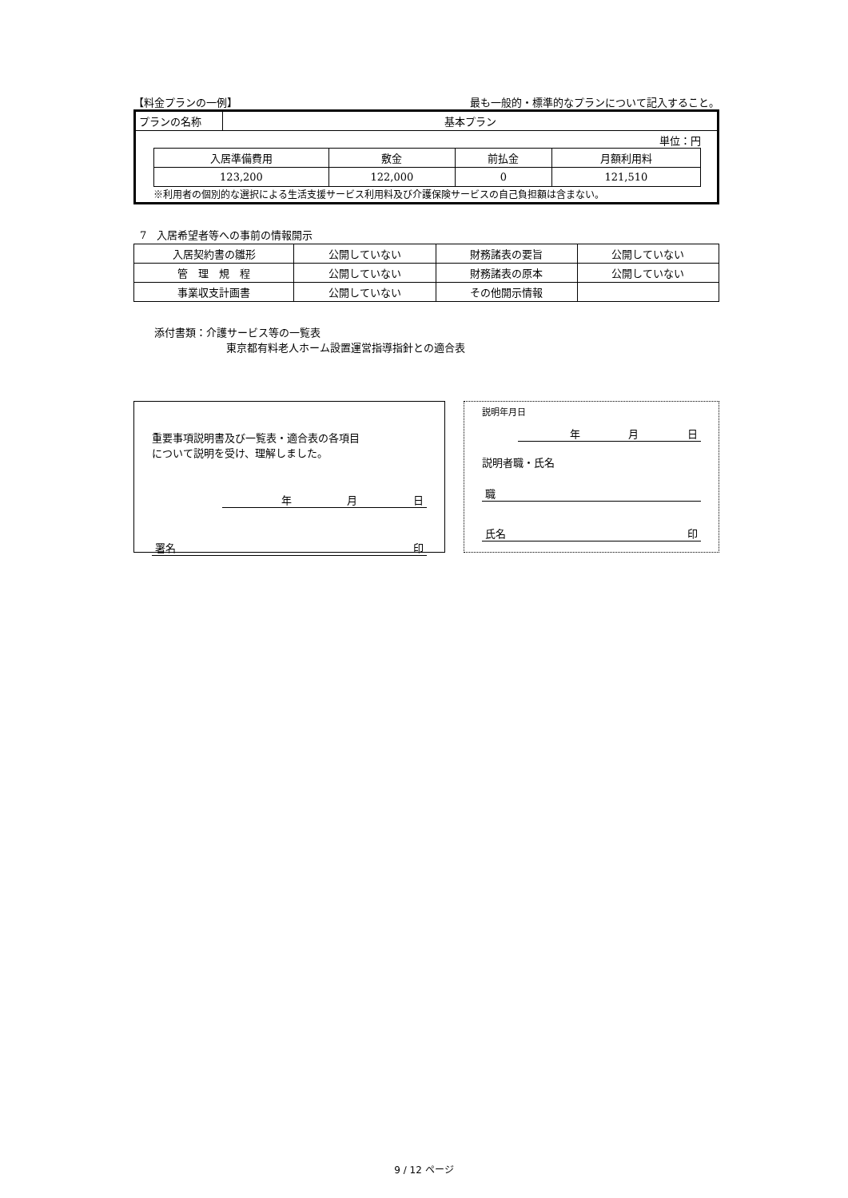【料金プランの一例】 最も一般的・標準的なプランについて記入すること。
| プランの名称 | 基本プラン |
単位：円
| 入居準備費用 | 敷金 | 前払金 | 月額利用料 |
| 123,200 | 122,000 | 0 | 121,510 |
※利用者の個別的な選択による生活支援サービス利用料及び介護保険サービスの自己負担額は含まない。
7　入居希望者等への事前の情報開示
| 入居契約書の雛形 | 公開していない | 財務諸表の要旨 | 公開していない |
| 管 理 規 程 | 公開していない | 財務諸表の原本 | 公開していない |
| 事業収支計画書 | 公開していない | その他開示情報 | |
添付書類：介護サービス等の一覧表
東京都有料老人ホーム設置運営指導指針との適合表
重要事項説明書及び一覧表・適合表の各項目
について説明を受け、理解しました。
年月日
署名 印
説明年月日
年月日
説明者職・氏名
職
氏名 印
9 / 12 ページ